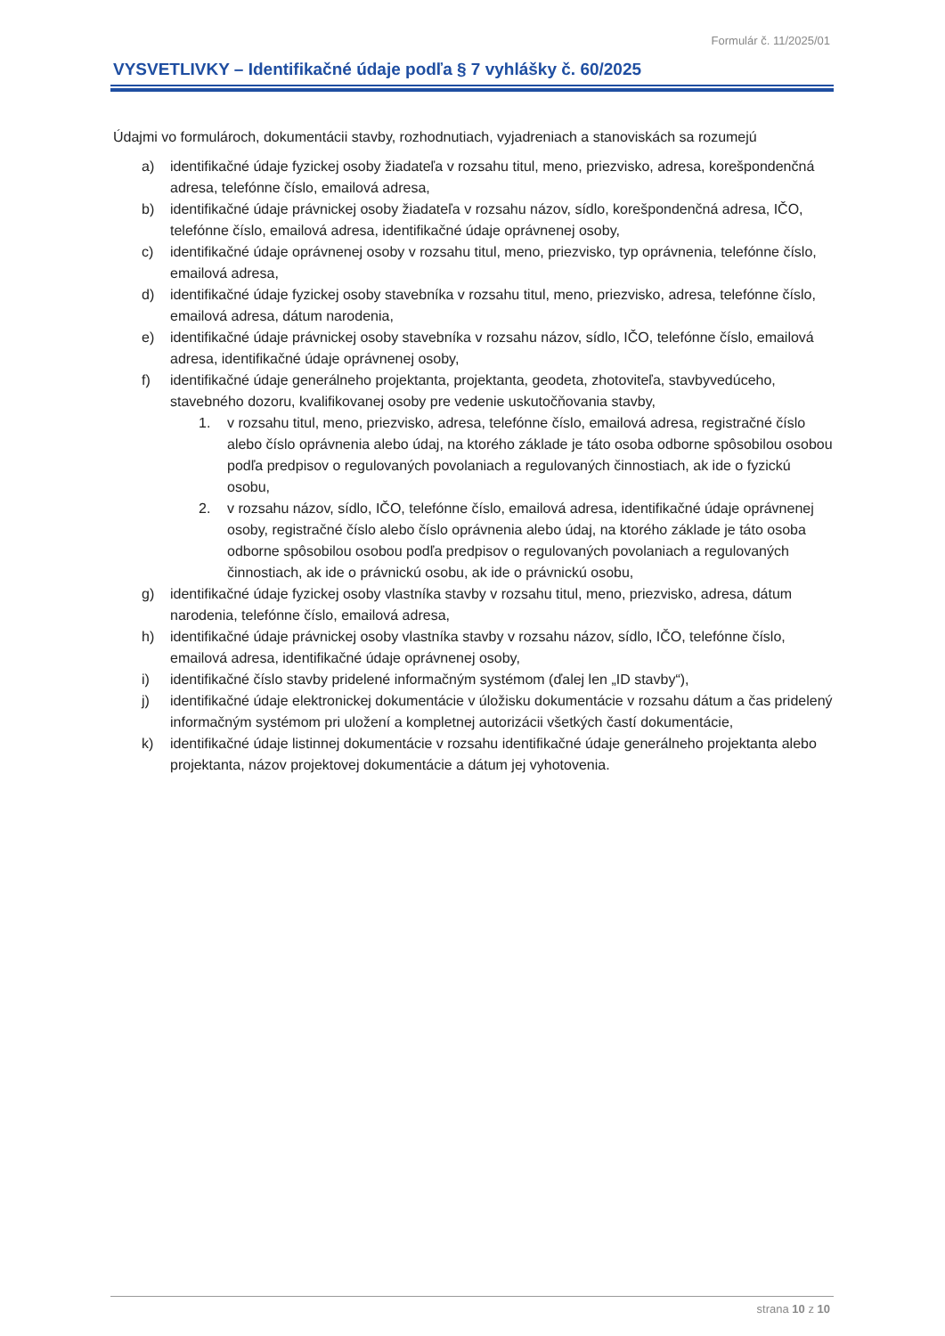Formulár č. 11/2025/01
VYSVETLIVKY – Identifikačné údaje podľa § 7 vyhlášky č. 60/2025
Údajmi vo formulároch, dokumentácii stavby, rozhodnutiach, vyjadreniach a stanoviskách sa rozumejú
a) identifikačné údaje fyzickej osoby žiadateľa v rozsahu titul, meno, priezvisko, adresa, korešpondenčná adresa, telefónne číslo, emailová adresa,
b) identifikačné údaje právnickej osoby žiadateľa v rozsahu názov, sídlo, korešpondenčná adresa, IČO, telefónne číslo, emailová adresa, identifikačné údaje oprávnenej osoby,
c) identifikačné údaje oprávnenej osoby v rozsahu titul, meno, priezvisko, typ oprávnenia, telefónne číslo, emailová adresa,
d) identifikačné údaje fyzickej osoby stavebníka v rozsahu titul, meno, priezvisko, adresa, telefónne číslo, emailová adresa, dátum narodenia,
e) identifikačné údaje právnickej osoby stavebníka v rozsahu názov, sídlo, IČO, telefónne číslo, emailová adresa, identifikačné údaje oprávnenej osoby,
f) identifikačné údaje generálneho projektanta, projektanta, geodeta, zhotoviteľa, stavbyvedúceho, stavebného dozoru, kvalifikovanej osoby pre vedenie uskutočňovania stavby,
1. v rozsahu titul, meno, priezvisko, adresa, telefónne číslo, emailová adresa, registračné číslo alebo číslo oprávnenia alebo údaj, na ktorého základe je táto osoba odborne spôsobilou osobou podľa predpisov o regulovaných povolaniach a regulovaných činnostiach, ak ide o fyzickú osobu,
2. v rozsahu názov, sídlo, IČO, telefónne číslo, emailová adresa, identifikačné údaje oprávnenej osoby, registračné číslo alebo číslo oprávnenia alebo údaj, na ktorého základe je táto osoba odborne spôsobilou osobou podľa predpisov o regulovaných povolaniach a regulovaných činnostiach, ak ide o právnickú osobu, ak ide o právnickú osobu,
g) identifikačné údaje fyzickej osoby vlastníka stavby v rozsahu titul, meno, priezvisko, adresa, dátum narodenia, telefónne číslo, emailová adresa,
h) identifikačné údaje právnickej osoby vlastníka stavby v rozsahu názov, sídlo, IČO, telefónne číslo, emailová adresa, identifikačné údaje oprávnenej osoby,
i) identifikačné číslo stavby pridelené informačným systémom (ďalej len „ID stavby“),
j) identifikačné údaje elektronickej dokumentácie v úložisku dokumentácie v rozsahu dátum a čas pridelený informačným systémom pri uložení a kompletnej autorizácii všetkých častí dokumentácie,
k) identifikačné údaje listinnej dokumentácie v rozsahu identifikačné údaje generálneho projektanta alebo projektanta, názov projektovej dokumentácie a dátum jej vyhotovenia.
strana 10 z 10